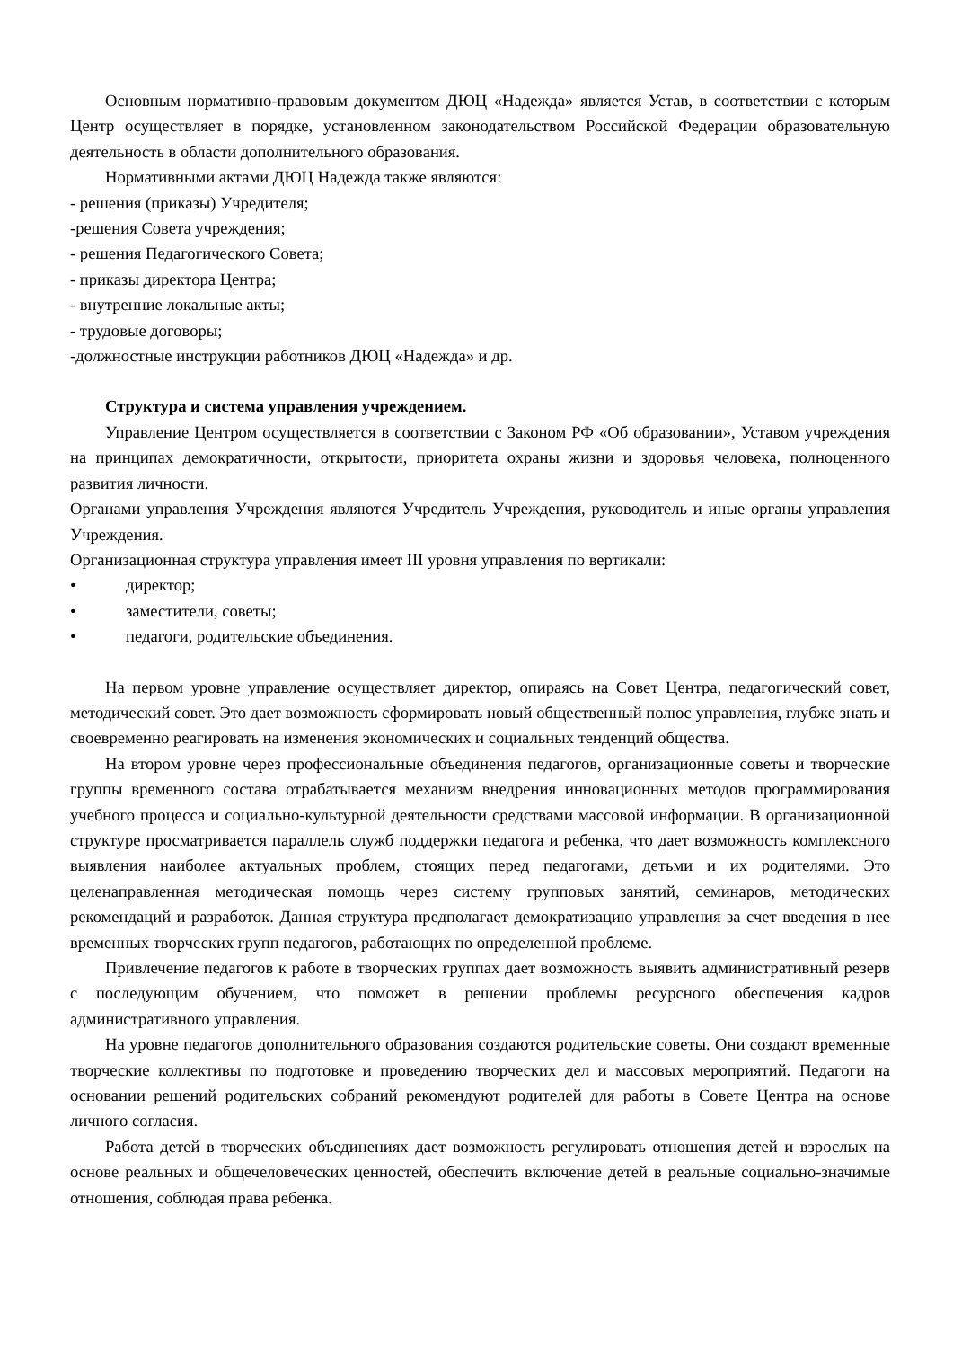Основным нормативно-правовым документом ДЮЦ «Надежда» является Устав, в соответствии с которым Центр осуществляет в порядке, установленном законодательством Российской Федерации образовательную деятельность в области дополнительного образования.
Нормативными актами ДЮЦ Надежда также являются:
- решения (приказы) Учредителя;
-решения Совета учреждения;
- решения Педагогического Совета;
- приказы директора Центра;
- внутренние локальные акты;
- трудовые договоры;
-должностные инструкции работников ДЮЦ «Надежда» и др.
Структура и система управления учреждением.
Управление Центром осуществляется в соответствии с Законом РФ «Об образовании», Уставом учреждения на принципах демократичности, открытости, приоритета охраны жизни и здоровья человека, полноценного развития личности.
Органами управления Учреждения являются Учредитель Учреждения, руководитель и иные органы управления Учреждения.
Организационная структура управления имеет III уровня управления по вертикали:
• директор;
• заместители, советы;
• педагоги, родительские объединения.
На первом уровне управление осуществляет директор, опираясь на Совет Центра, педагогический совет, методический совет. Это дает возможность сформировать новый общественный полюс управления, глубже знать и своевременно реагировать на изменения экономических и социальных тенденций общества.
На втором уровне через профессиональные объединения педагогов, организационные советы и творческие группы временного состава отрабатывается механизм внедрения инновационных методов программирования учебного процесса и социально-культурной деятельности средствами массовой информации. В организационной структуре просматривается параллель служб поддержки педагога и ребенка, что дает возможность комплексного выявления наиболее актуальных проблем, стоящих перед педагогами, детьми и их родителями. Это целенаправленная методическая помощь через систему групповых занятий, семинаров, методических рекомендаций и разработок. Данная структура предполагает демократизацию управления за счет введения в нее временных творческих групп педагогов, работающих по определенной проблеме.
Привлечение педагогов к работе в творческих группах дает возможность выявить административный резерв с последующим обучением, что поможет в решении проблемы ресурсного обеспечения кадров административного управления.
На уровне педагогов дополнительного образования создаются родительские советы. Они создают временные творческие коллективы по подготовке и проведению творческих дел и массовых мероприятий. Педагоги на основании решений родительских собраний рекомендуют родителей для работы в Совете Центра на основе личного согласия.
Работа детей в творческих объединениях дает возможность регулировать отношения детей и взрослых на основе реальных и общечеловеческих ценностей, обеспечить включение детей в реальные социально-значимые отношения, соблюдая права ребенка.